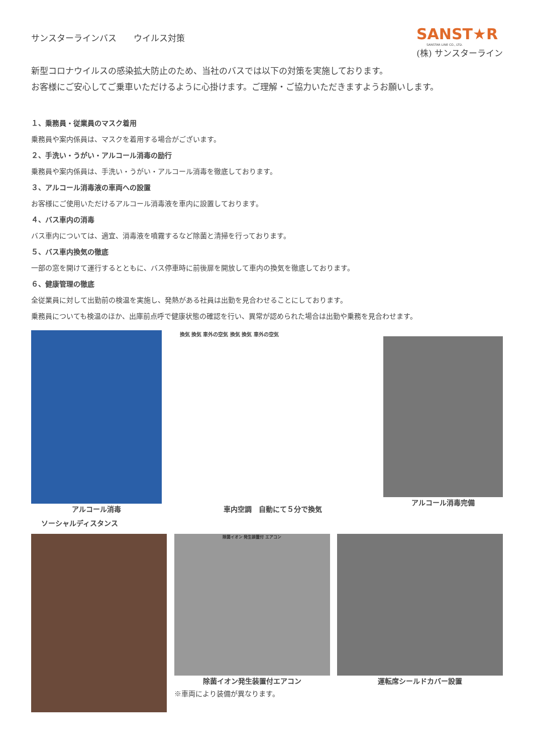サンスターラインバス　　ウイルス対策
SANST★R
SANSTAR LINE CO., LTD.
(株) サンスターライン
新型コロナウイルスの感染拡大防止のため、当社のバスでは以下の対策を実施しております。
お客様にご安心してご乗車いただけるように心掛けます。ご理解・ご協力いただきますようお願いします。
１、乗務員・従業員のマスク着用
乗務員や案内係員は、マスクを着用する場合がございます。
２、手洗い・うがい・アルコール消毒の励行
乗務員や案内係員は、手洗い・うがい・アルコール消毒を徹底しております。
３、アルコール消毒液の車両への設置
お客様にご使用いただけるアルコール消毒液を車内に設置しております。
４、バス車内の消毒
バス車内については、適宜、消毒液を噴霧するなど除菌と清掃を行っております。
５、バス車内換気の徹底
一部の窓を開けて運行するとともに、バス停車時に前後扉を開放して車内の換気を徹底しております。
６、健康管理の徹底
全従業員に対して出勤前の検温を実施し、発熱がある社員は出勤を見合わせることにしております。
乗務員についても検温のほか、出庫前点呼で健康状態の確認を行い、異常が認められた場合は出勤や乗務を見合わせます。
アルコール消毒
換気 換気 車外の空気 換気 換気 車外の空気
車内空調　自動にて５分で換気
アルコール消毒完備
ソーシャルディスタンス
除菌イオン 発生装置付 エアコン
除菌イオン発生装置付エアコン
※車両により装備が異なります。
運転席シールドカバー設置